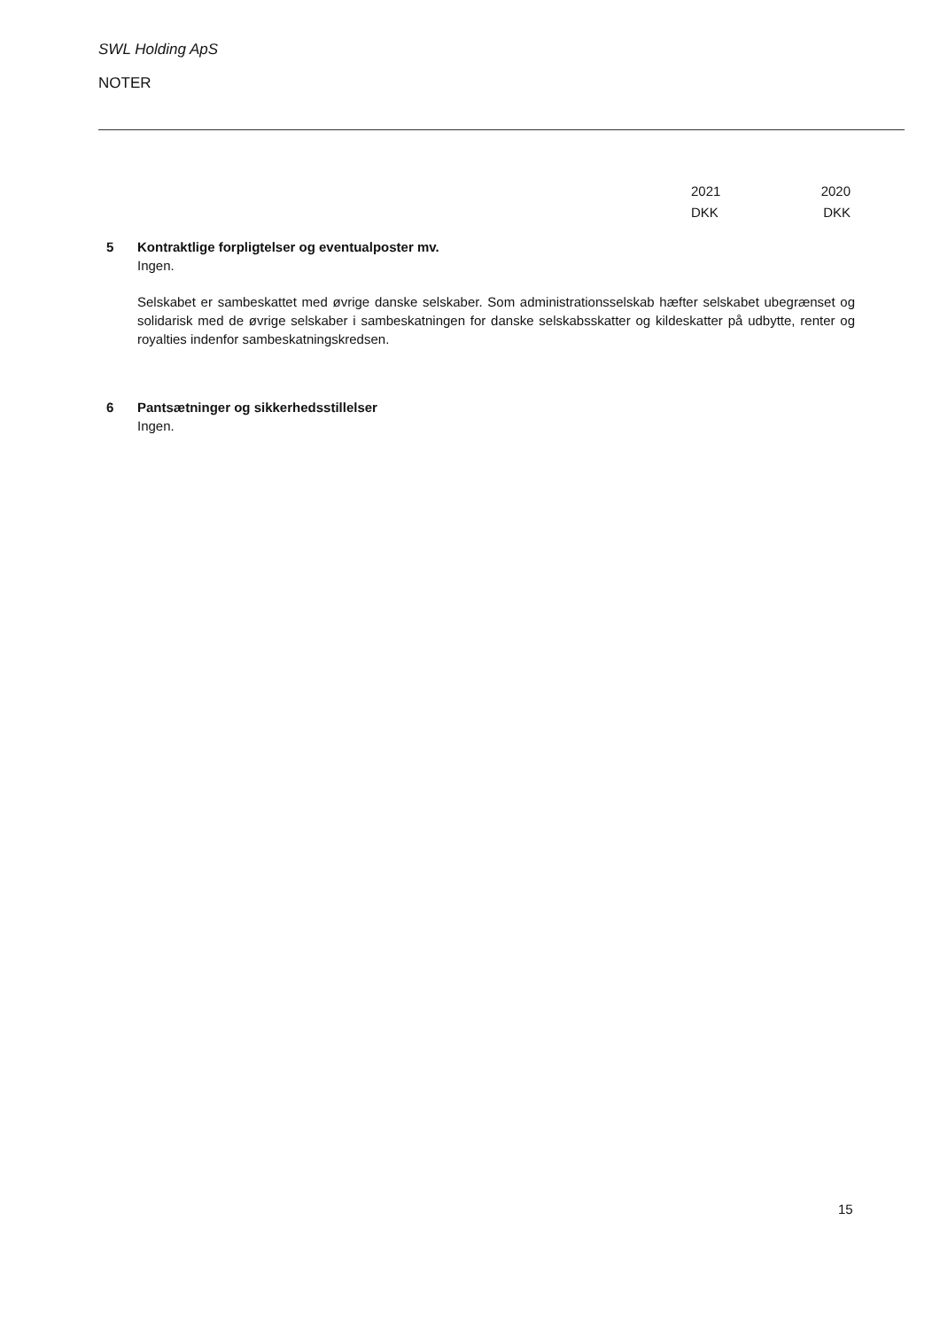SWL Holding ApS
NOTER
2021 2020
DKK DKK
5 Kontraktlige forpligtelser og eventualposter mv.
Ingen.
Selskabet er sambeskattet med øvrige danske selskaber. Som administrationsselskab hæfter selskabet ubegrænset og solidarisk med de øvrige selskaber i sambeskatningen for danske selskabsskatter og kildeskatter på udbytte, renter og royalties indenfor sambeskatningskredsen.
6 Pantsætninger og sikkerhedsstillelser
Ingen.
15